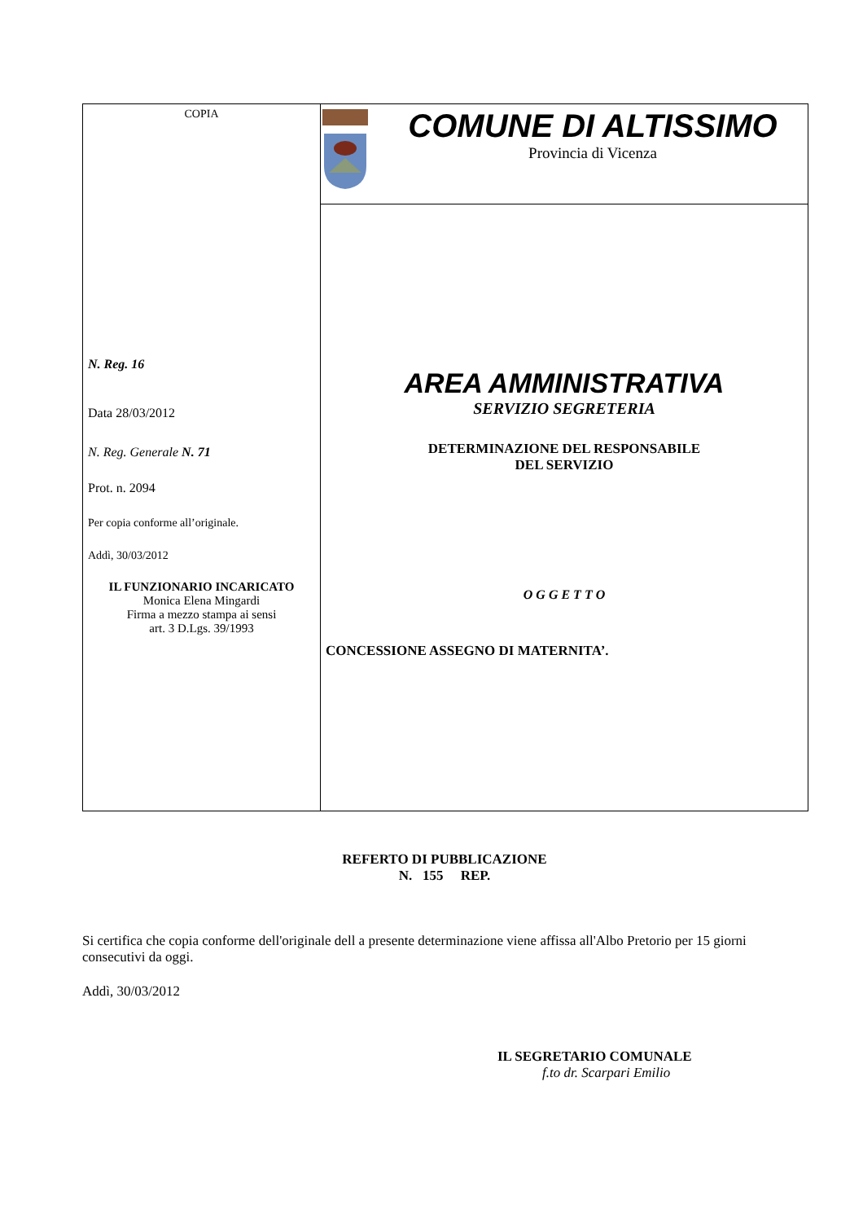COPIA
N. Reg. 16
Data 28/03/2012
N. Reg. Generale N. 71
Prot. n. 2094
Per copia conforme all’originale.
Addì, 30/03/2012
IL FUNZIONARIO INCARICATO
Monica Elena Mingardi
Firma a mezzo stampa ai sensi
art. 3 D.Lgs. 39/1993
COMUNE DI ALTISSIMO
Provincia di Vicenza
AREA AMMINISTRATIVA
SERVIZIO SEGRETERIA
DETERMINAZIONE DEL RESPONSABILE
DEL SERVIZIO
O G G E T T O
CONCESSIONE ASSEGNO DI MATERNITA’.
REFERTO DI PUBBLICAZIONE
N. 155 REP.
Si certifica che copia conforme dell'originale dell a presente determinazione viene affissa all'Albo Pretorio per 15 giorni consecutivi da oggi.
Addì, 30/03/2012
IL SEGRETARIO COMUNALE
f.to dr. Scarpari Emilio